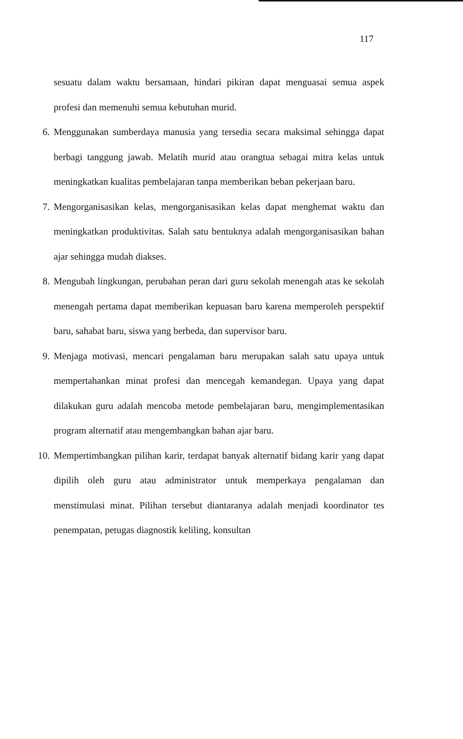117
sesuatu dalam waktu bersamaan, hindari pikiran dapat menguasai semua aspek profesi dan memenuhi semua kebutuhan murid.
6. Menggunakan sumberdaya manusia yang tersedia secara maksimal sehingga dapat berbagi tanggung jawab. Melatih murid atau orangtua sebagai mitra kelas untuk meningkatkan kualitas pembelajaran tanpa memberikan beban pekerjaan baru.
7. Mengorganisasikan kelas, mengorganisasikan kelas dapat menghemat waktu dan meningkatkan produktivitas. Salah satu bentuknya adalah mengorganisasikan bahan ajar sehingga mudah diakses.
8. Mengubah lingkungan, perubahan peran dari guru sekolah menengah atas ke sekolah menengah pertama dapat memberikan kepuasan baru karena memperoleh perspektif baru, sahabat baru, siswa yang berbeda, dan supervisor baru.
9. Menjaga motivasi, mencari pengalaman baru merupakan salah satu upaya untuk mempertahankan minat profesi dan mencegah kemandegan. Upaya yang dapat dilakukan guru adalah mencoba metode pembelajaran baru, mengimplementasikan program alternatif atau mengembangkan bahan ajar baru.
10. Mempertimbangkan pilihan karir, terdapat banyak alternatif bidang karir yang dapat dipilih oleh guru atau administrator untuk memperkaya pengalaman dan menstimulasi minat. Pilihan tersebut diantaranya adalah menjadi koordinator tes penempatan, petugas diagnostik keliling, konsultan